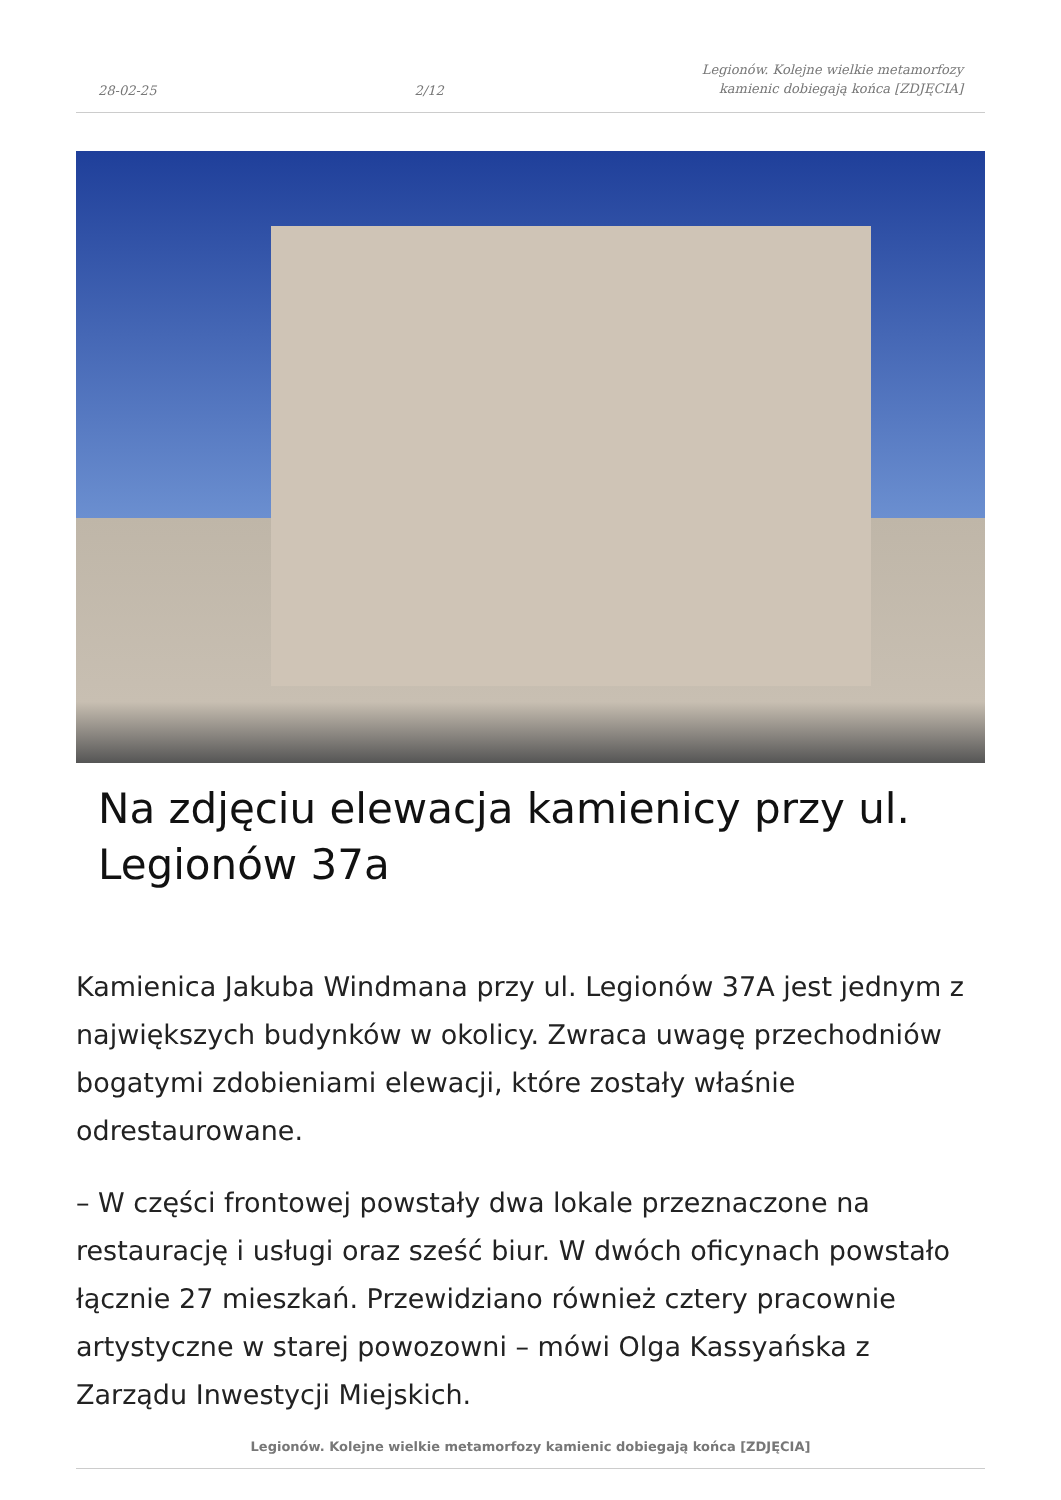28-02-25 2/12 Legionów. Kolejne wielkie metamorfozy
kamienic dobiegają końca [ZDJĘCIA]
Na zdjęciu elewacja kamienicy przy ul. Legionów 37a
Kamienica Jakuba Windmana przy ul. Legionów 37A jest jednym z największych budynków w okolicy. Zwraca uwagę przechodniów bogatymi zdobieniami elewacji, które zostały właśnie odrestaurowane.
– W części frontowej powstały dwa lokale przeznaczone na restaurację i usługi oraz sześć biur. W dwóch oficynach powstało łącznie 27 mieszkań. Przewidziano również cztery pracownie artystyczne w starej powozowni – mówi Olga Kassyańska z Zarządu Inwestycji Miejskich.
Legionów. Kolejne wielkie metamorfozy kamienic dobiegają końca [ZDJĘCIA]